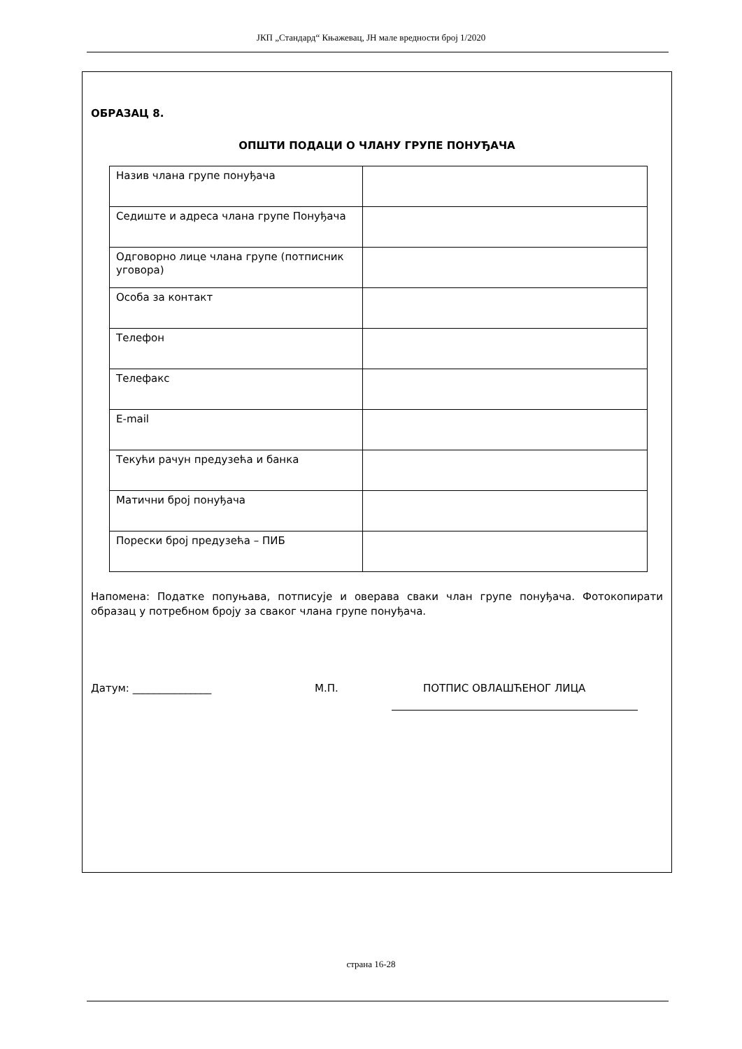ЈКП „Стандард“ Књажевац, ЈН мале вредности број 1/2020
ОБРАЗАЦ 8.
ОПШТИ ПОДАЦИ О ЧЛАНУ ГРУПЕ ПОНУЂАЧА
| Назив члана групе понуђача | |
| Седиште и адреса члана групе Понуђача | |
| Одговорно лице члана групе (потписник уговора) | |
| Особа за контакт | |
| Телефон | |
| Телефакс | |
| E-mail | |
| Текући рачун предузећа и банка | |
| Матични број понуђача | |
| Порески број предузећа – ПИБ | |
Напомена: Податке попуњава, потписује и оверава сваки члан групе понуђача. Фотокопирати образац у потребном броју за сваког члана групе понуђача.
Датум: _______________ М.П. ПОТПИС ОВЛАШЋЕНОГ ЛИЦА
страна 16-28